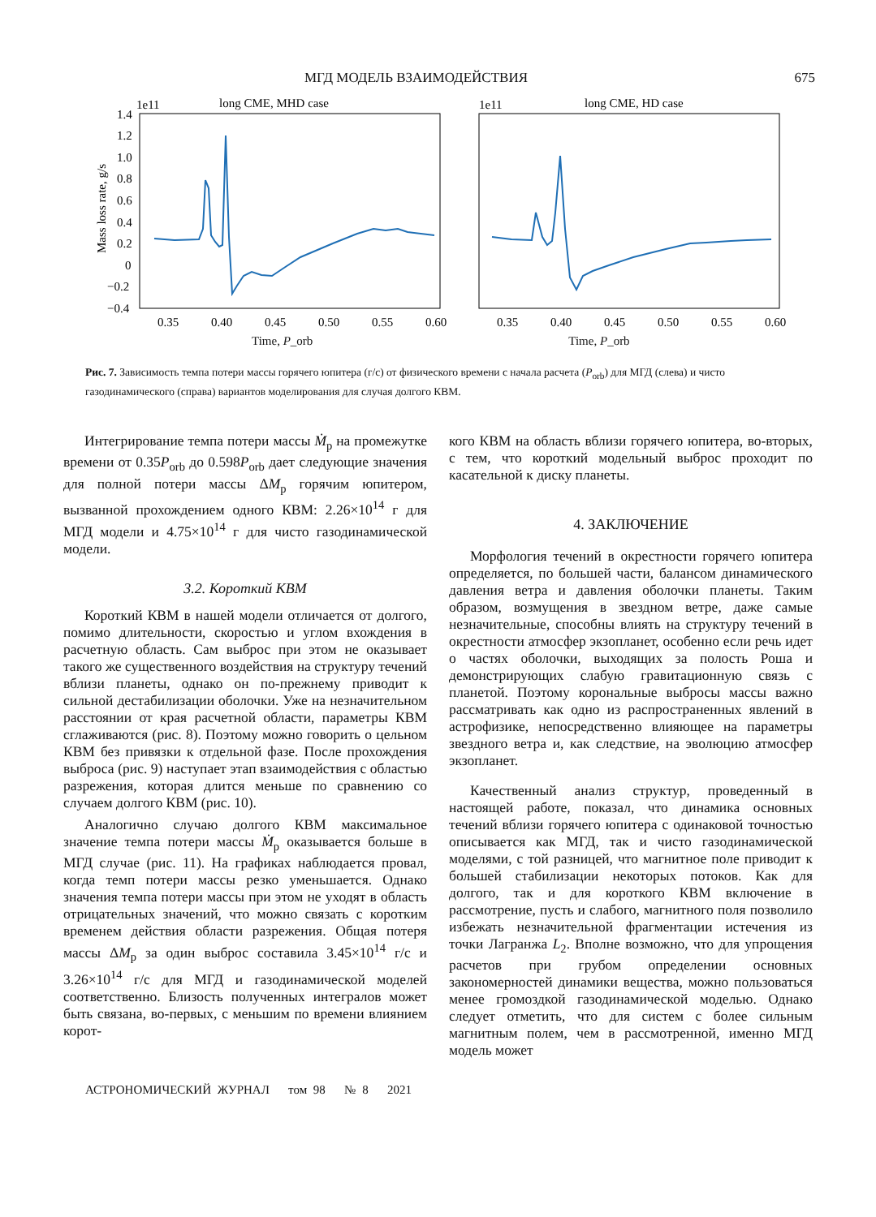МГД МОДЕЛЬ ВЗАИМОДЕЙСТВИЯ 675
1e11
long CME, MHD case
1.4
1.2
1.0
0.8
0.6
0.4
0.2
0
−0.2
−0.4
0.35
0.40
0.45
0.50
0.55
0.60
Mass loss rate, g/s
1e11
long CME, HD case
0.35
0.40
0.45
0.50
0.55
0.60
Time, P_orb Time, P_orb
Рис. 7. Зависимость темпа потери массы горячего юпитера (г/с) от физического времени с начала расчета (P<sub>orb</sub>) для МГД (слева) и чисто газодинамического (справа) вариантов моделирования для случая долгого КВМ.
Интегрирование темпа потери массы Ṁ<sub>p</sub> на промежутке времени от 0.35P<sub>orb</sub> до 0.598P<sub>orb</sub> дает следующие значения для полной потери массы ΔM<sub>p</sub> горячим юпитером, вызванной прохождением одного КВМ: 2.26×10<sup>14</sup> г для МГД модели и 4.75×10<sup>14</sup> г для чисто газодинамической модели.
3.2. Короткий КВМ
Короткий КВМ в нашей модели отличается от долгого, помимо длительности, скоростью и углом вхождения в расчетную область. Сам выброс при этом не оказывает такого же существенного воздействия на структуру течений вблизи планеты, однако он по-прежнему приводит к сильной дестабилизации оболочки. Уже на незначительном расстоянии от края расчетной области, параметры КВМ сглаживаются (рис. 8). Поэтому можно говорить о цельном КВМ без привязки к отдельной фазе. После прохождения выброса (рис. 9) наступает этап взаимодействия с областью разрежения, которая длится меньше по сравнению со случаем долгого КВМ (рис. 10).
Аналогично случаю долгого КВМ максимальное значение темпа потери массы Ṁ<sub>p</sub> оказывается больше в МГД случае (рис. 11). На графиках наблюдается провал, когда темп потери массы резко уменьшается. Однако значения темпа потери массы при этом не уходят в область отрицательных значений, что можно связать с коротким временем действия области разрежения. Общая потеря массы ΔM<sub>p</sub> за один выброс составила 3.45×10<sup>14</sup> г/с и 3.26×10<sup>14</sup> г/с для МГД и газодинамической моделей соответственно. Близость полученных интегралов может быть связана, во-первых, с меньшим по времени влиянием корот-
кого КВМ на область вблизи горячего юпитера, во-вторых, с тем, что короткий модельный выброс проходит по касательной к диску планеты.
4. ЗАКЛЮЧЕНИЕ
Морфология течений в окрестности горячего юпитера определяется, по большей части, балансом динамического давления ветра и давления оболочки планеты. Таким образом, возмущения в звездном ветре, даже самые незначительные, способны влиять на структуру течений в окрестности атмосфер экзопланет, особенно если речь идет о частях оболочки, выходящих за полость Роша и демонстрирующих слабую гравитационную связь с планетой. Поэтому корональные выбросы массы важно рассматривать как одно из распространенных явлений в астрофизике, непосредственно влияющее на параметры звездного ветра и, как следствие, на эволюцию атмосфер экзопланет.
Качественный анализ структур, проведенный в настоящей работе, показал, что динамика основных течений вблизи горячего юпитера с одинаковой точностью описывается как МГД, так и чисто газодинамической моделями, с той разницей, что магнитное поле приводит к большей стабилизации некоторых потоков. Как для долгого, так и для короткого КВМ включение в рассмотрение, пусть и слабого, магнитного поля позволило избежать незначительной фрагментации истечения из точки Лагранжа L<sub>2</sub>. Вполне возможно, что для упрощения расчетов при грубом определении основных закономерностей динамики вещества, можно пользоваться менее громоздкой газодинамической моделью. Однако следует отметить, что для систем с более сильным магнитным полем, чем в рассмотренной, именно МГД модель может
АСТРОНОМИЧЕСКИЙ ЖУРНАЛ том 98 № 8 2021